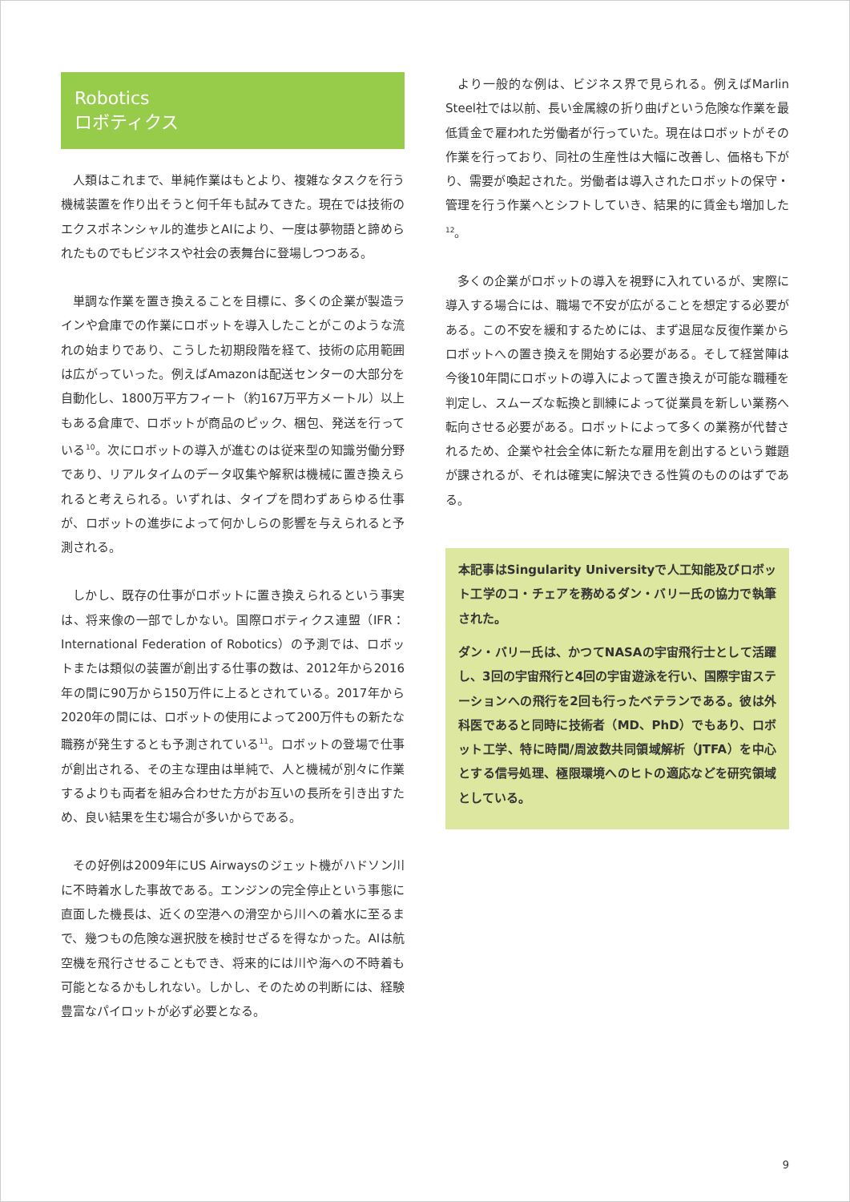Robotics
ロボティクス
人類はこれまで、単純作業はもとより、複雑なタスクを行う機械装置を作り出そうと何千年も試みてきた。現在では技術のエクスポネンシャル的進歩とAIにより、一度は夢物語と諦められたものでもビジネスや社会の表舞台に登場しつつある。
単調な作業を置き換えることを目標に、多くの企業が製造ラインや倉庫での作業にロボットを導入したことがこのような流れの始まりであり、こうした初期段階を経て、技術の応用範囲は広がっていった。例えばAmazonは配送センターの大部分を自動化し、1800万平方フィート（約167万平方メートル）以上もある倉庫で、ロボットが商品のピック、梱包、発送を行っている<sup>10</sup>。次にロボットの導入が進むのは従来型の知識労働分野であり、リアルタイムのデータ収集や解釈は機械に置き換えられると考えられる。いずれは、タイプを問わずあらゆる仕事が、ロボットの進歩によって何かしらの影響を与えられると予測される。
しかし、既存の仕事がロボットに置き換えられるという事実は、将来像の一部でしかない。国際ロボティクス連盟（IFR：International Federation of Robotics）の予測では、ロボットまたは類似の装置が創出する仕事の数は、2012年から2016年の間に90万から150万件に上るとされている。2017年から2020年の間には、ロボットの使用によって200万件もの新たな職務が発生するとも予測されている<sup>11</sup>。ロボットの登場で仕事が創出される、その主な理由は単純で、人と機械が別々に作業するよりも両者を組み合わせた方がお互いの長所を引き出すため、良い結果を生む場合が多いからである。
その好例は2009年にUS Airwaysのジェット機がハドソン川に不時着水した事故である。エンジンの完全停止という事態に直面した機長は、近くの空港への滑空から川への着水に至るまで、幾つもの危険な選択肢を検討せざるを得なかった。AIは航空機を飛行させることもでき、将来的には川や海への不時着も可能となるかもしれない。しかし、そのための判断には、経験豊富なパイロットが必ず必要となる。
より一般的な例は、ビジネス界で見られる。例えばMarlin Steel社では以前、長い金属線の折り曲げという危険な作業を最低賃金で雇われた労働者が行っていた。現在はロボットがその作業を行っており、同社の生産性は大幅に改善し、価格も下がり、需要が喚起された。労働者は導入されたロボットの保守・管理を行う作業へとシフトしていき、結果的に賃金も増加した<sup>12</sup>。
多くの企業がロボットの導入を視野に入れているが、実際に導入する場合には、職場で不安が広がることを想定する必要がある。この不安を緩和するためには、まず退屈な反復作業からロボットへの置き換えを開始する必要がある。そして経営陣は今後10年間にロボットの導入によって置き換えが可能な職種を判定し、スムーズな転換と訓練によって従業員を新しい業務へ転向させる必要がある。ロボットによって多くの業務が代替されるため、企業や社会全体に新たな雇用を創出するという難題が課されるが、それは確実に解決できる性質のもののはずである。
本記事はSingularity Universityで人工知能及びロボット工学のコ・チェアを務めるダン・バリー氏の協力で執筆された。
ダン・バリー氏は、かつてNASAの宇宙飛行士として活躍し、3回の宇宙飛行と4回の宇宙遊泳を行い、国際宇宙ステーションへの飛行を2回も行ったベテランである。彼は外科医であると同時に技術者（MD、PhD）でもあり、ロボット工学、特に時間/周波数共同領域解析（JTFA）を中心とする信号処理、極限環境へのヒトの適応などを研究領域としている。
9